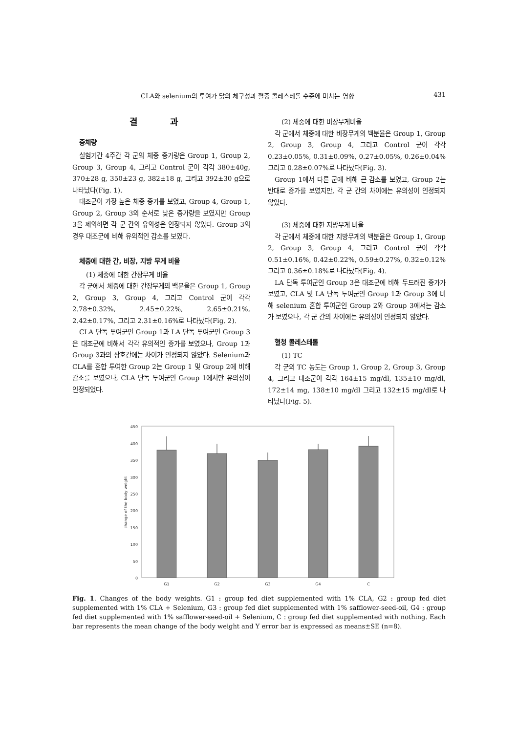CLA와 selenium의 투여가 닭의 체구성과 혈중 콜레스테롤 수준에 미치는 영향 431
결 과
증체량
실험기간 4주간 각 군의 체중 증가량은 Group 1, Group 2, Group 3, Group 4, 그리고 Control 군이 각각 380±40g, 370±28 g, 350±23 g, 382±18 g, 그리고 392±30 g으로 나타났다(Fig. 1).
대조군이 가장 높은 체중 증가를 보였고, Group 4, Group 1, Group 2, Group 3의 순서로 낮은 증가량을 보였지만 Group 3을 제외하면 각 군 간의 유의성은 인정되지 않았다. Group 3의 경우 대조군에 비해 유의적인 감소를 보였다.
체중에 대한 간, 비장, 지방 무게 비율
(1) 체중에 대한 간장무게 비율
각 군에서 체중에 대한 간장무게의 백분율은 Group 1, Group 2, Group 3, Group 4, 그리고 Control 군이 각각 2.78±0.32%, 2.45±0.22%, 2.65±0.21%, 2.42±0.17%, 그리고 2.31±0.16%로 나타났다(Fig. 2).
CLA 단독 투여군인 Group 1과 LA 단독 투여군인 Group 3은 대조군에 비해서 각각 유의적인 증가를 보였으나, Group 1과 Group 3과의 상호간에는 차이가 인정되지 않았다. Selenium과 CLA를 혼합 투여한 Group 2는 Group 1 및 Group 2에 비해 감소를 보였으나, CLA 단독 투여군인 Group 1에서만 유의성이 인정되었다.
(2) 체중에 대한 비장무게비율
각 군에서 체중에 대한 비장무게의 백분율은 Group 1, Group 2, Group 3, Group 4, 그리고 Control 군이 각각 0.23±0.05%, 0.31±0.09%, 0.27±0.05%, 0.26±0.04% 그리고 0.28±0.07%로 나타났다(Fig. 3).
Group 1에서 다른 군에 비해 큰 감소를 보였고, Group 2는 반대로 증가를 보였지만, 각 군 간의 차이에는 유의성이 인정되지 않았다.
(3) 체중에 대한 지방무게 비율
각 군에서 체중에 대한 지방무게의 백분율은 Group 1, Group 2, Group 3, Group 4, 그리고 Control 군이 각각 0.51±0.16%, 0.42±0.22%, 0.59±0.27%, 0.32±0.12% 그리고 0.36±0.18%로 나타났다(Fig. 4).
LA 단독 투여군인 Group 3은 대조군에 비해 두드러진 증가가 보였고, CLA 및 LA 단독 투여군인 Group 1과 Group 3에 비해 selenium 혼합 투여군인 Group 2와 Group 3에서는 감소가 보였으나, 각 군 간의 차이에는 유의성이 인정되지 않았다.
혈청 콜레스테롤
(1) TC
각 군의 TC 농도는 Group 1, Group 2, Group 3, Group 4, 그리고 대조군이 각각 164±15 mg/dl, 135±10 mg/dl, 172±14 mg, 138±10 mg/dl 그리고 132±15 mg/dl로 나타났다(Fig. 5).
450
400
350
300
250
200
150
100
50
0
change of the body weight
G1
G2
G3
G4
C
Fig. 1. Changes of the body weights. G1 : group fed diet supplemented with 1% CLA, G2 : group fed diet supplemented with 1% CLA + Selenium, G3 : group fed diet supplemented with 1% safflower-seed-oil, G4 : group fed diet supplemented with 1% safflower-seed-oil + Selenium, C : group fed diet supplemented with nothing. Each bar represents the mean change of the body weight and Y error bar is expressed as means±SE (n=8).